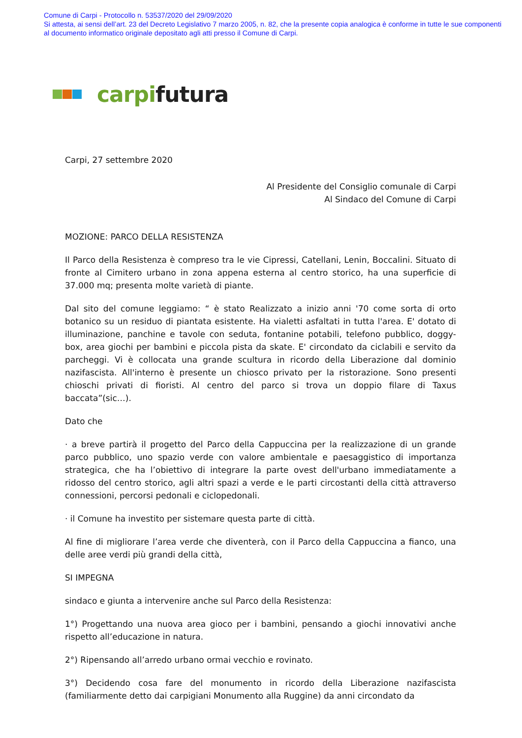Comune di Carpi - Protocollo n. 53537/2020 del 29/09/2020
Si attesta, ai sensi dell’art. 23 del Decreto Legislativo 7 marzo 2005, n. 82, che la presente copia analogica è conforme in tutte le sue componenti al documento informatico originale depositato agli atti presso il Comune di Carpi.
carpi futura
Carpi, 27 settembre 2020
Al Presidente del Consiglio comunale di Carpi
Al Sindaco del Comune di Carpi
MOZIONE: PARCO DELLA RESISTENZA
Il Parco della Resistenza è compreso tra le vie Cipressi, Catellani, Lenin, Boccalini. Situato di fronte al Cimitero urbano in zona appena esterna al centro storico, ha una superficie di 37.000 mq; presenta molte varietà di piante.
Dal sito del comune leggiamo: “ è stato Realizzato a inizio anni '70 come sorta di orto botanico su un residuo di piantata esistente. Ha vialetti asfaltati in tutta l'area. E' dotato di illuminazione, panchine e tavole con seduta, fontanine potabili, telefono pubblico, doggy-box, area giochi per bambini e piccola pista da skate. E' circondato da ciclabili e servito da parcheggi. Vi è collocata una grande scultura in ricordo della Liberazione dal dominio nazifascista. All'interno è presente un chiosco privato per la ristorazione. Sono presenti chioschi privati di fioristi. Al centro del parco si trova un doppio filare di Taxus baccata”(sic…).
Dato che
· a breve partirà il progetto del Parco della Cappuccina per la realizzazione di un grande parco pubblico, uno spazio verde con valore ambientale e paesaggistico di importanza strategica, che ha l’obiettivo di integrare la parte ovest dell'urbano immediatamente a ridosso del centro storico, agli altri spazi a verde e le parti circostanti della città attraverso connessioni, percorsi pedonali e ciclopedonali.
· il Comune ha investito per sistemare questa parte di città.
Al fine di migliorare l’area verde che diventerà, con il Parco della Cappuccina a fianco, una delle aree verdi più grandi della città,
SI IMPEGNA
sindaco e giunta a intervenire anche sul Parco della Resistenza:
1°) Progettando una nuova area gioco per i bambini, pensando a giochi innovativi anche rispetto all’educazione in natura.
2°) Ripensando all’arredo urbano ormai vecchio e rovinato.
3°) Decidendo cosa fare del monumento in ricordo della Liberazione nazifascista (familiarmente detto dai carpigiani Monumento alla Ruggine) da anni circondato da